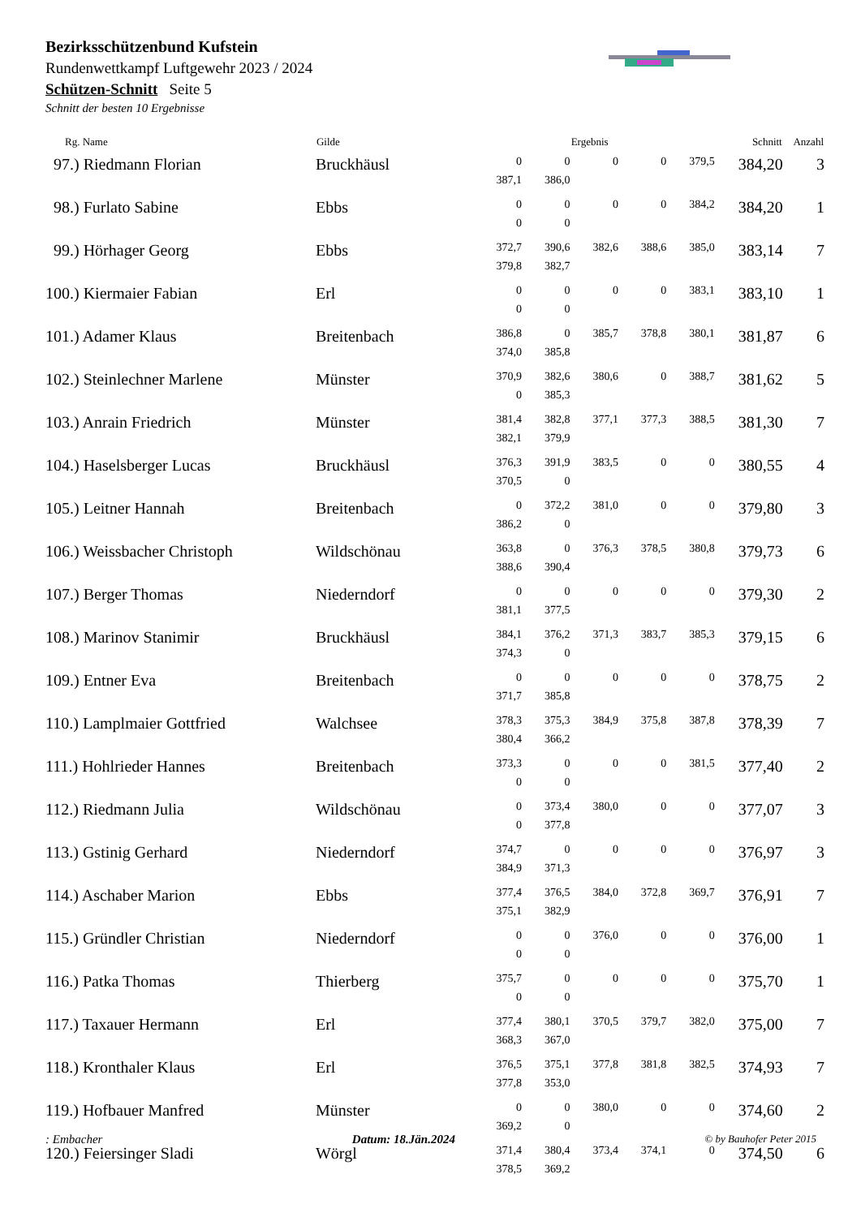Bezirksschützenbund Kufstein
Rundenwettkampf Luftgewehr 2023 / 2024
Schützen-Schnitt Seite 5
Schnitt der besten 10 Ergebnisse
| Rg. Name | Gilde | Ergebnis | | | | | Schnitt | Anzahl |
| --- | --- | --- | --- | --- | --- | --- | --- | --- |
| 97.) Riedmann Florian | Bruckhäusl | 0 | 0 | 0 | 0 | 379,5 | 384,20 | 3 |
| | | 387,1 | 386,0 | | | | | |
| 98.) Furlato Sabine | Ebbs | 0 | 0 | 0 | 0 | 384,2 | 384,20 | 1 |
| | | 0 | 0 | | | | | |
| 99.) Hörhager Georg | Ebbs | 372,7 | 390,6 | 382,6 | 388,6 | 385,0 | 383,14 | 7 |
| | | 379,8 | 382,7 | | | | | |
| 100.) Kiermaier Fabian | Erl | 0 | 0 | 0 | 0 | 383,1 | 383,10 | 1 |
| | | 0 | 0 | | | | | |
| 101.) Adamer Klaus | Breitenbach | 386,8 | 0 | 385,7 | 378,8 | 380,1 | 381,87 | 6 |
| | | 374,0 | 385,8 | | | | | |
| 102.) Steinlechner Marlene | Münster | 370,9 | 382,6 | 380,6 | 0 | 388,7 | 381,62 | 5 |
| | | 0 | 385,3 | | | | | |
| 103.) Anrain Friedrich | Münster | 381,4 | 382,8 | 377,1 | 377,3 | 388,5 | 381,30 | 7 |
| | | 382,1 | 379,9 | | | | | |
| 104.) Haselsberger Lucas | Bruckhäusl | 376,3 | 391,9 | 383,5 | 0 | 0 | 380,55 | 4 |
| | | 370,5 | 0 | | | | | |
| 105.) Leitner Hannah | Breitenbach | 0 | 372,2 | 381,0 | 0 | 0 | 379,80 | 3 |
| | | 386,2 | 0 | | | | | |
| 106.) Weissbacher Christoph | Wildschönau | 363,8 | 0 | 376,3 | 378,5 | 380,8 | 379,73 | 6 |
| | | 388,6 | 390,4 | | | | | |
| 107.) Berger Thomas | Niederndorf | 0 | 0 | 0 | 0 | 0 | 379,30 | 2 |
| | | 381,1 | 377,5 | | | | | |
| 108.) Marinov Stanimir | Bruckhäusl | 384,1 | 376,2 | 371,3 | 383,7 | 385,3 | 379,15 | 6 |
| | | 374,3 | 0 | | | | | |
| 109.) Entner Eva | Breitenbach | 0 | 0 | 0 | 0 | 0 | 378,75 | 2 |
| | | 371,7 | 385,8 | | | | | |
| 110.) Lamplmaier Gottfried | Walchsee | 378,3 | 375,3 | 384,9 | 375,8 | 387,8 | 378,39 | 7 |
| | | 380,4 | 366,2 | | | | | |
| 111.) Hohlrieder Hannes | Breitenbach | 373,3 | 0 | 0 | 0 | 381,5 | 377,40 | 2 |
| | | 0 | 0 | | | | | |
| 112.) Riedmann Julia | Wildschönau | 0 | 373,4 | 380,0 | 0 | 0 | 377,07 | 3 |
| | | 0 | 377,8 | | | | | |
| 113.) Gstinig Gerhard | Niederndorf | 374,7 | 0 | 0 | 0 | 0 | 376,97 | 3 |
| | | 384,9 | 371,3 | | | | | |
| 114.) Aschaber Marion | Ebbs | 377,4 | 376,5 | 384,0 | 372,8 | 369,7 | 376,91 | 7 |
| | | 375,1 | 382,9 | | | | | |
| 115.) Gründler Christian | Niederndorf | 0 | 0 | 376,0 | 0 | 0 | 376,00 | 1 |
| | | 0 | 0 | | | | | |
| 116.) Patka Thomas | Thierberg | 375,7 | 0 | 0 | 0 | 0 | 375,70 | 1 |
| | | 0 | 0 | | | | | |
| 117.) Taxauer Hermann | Erl | 377,4 | 380,1 | 370,5 | 379,7 | 382,0 | 375,00 | 7 |
| | | 368,3 | 367,0 | | | | | |
| 118.) Kronthaler Klaus | Erl | 376,5 | 375,1 | 377,8 | 381,8 | 382,5 | 374,93 | 7 |
| | | 377,8 | 353,0 | | | | | |
| 119.) Hofbauer Manfred | Münster | 0 | 0 | 380,0 | 0 | 0 | 374,60 | 2 |
| | | 369,2 | 0 | | | | | |
| 120.) Feiersinger Sladi | Wörgl | 371,4 | 380,4 | 373,4 | 374,1 | 0 | 374,50 | 6 |
| | | 378,5 | 369,2 | | | | | |
: Embacher Datum: 18.Jän.2024 © by Bauhofer Peter 2015